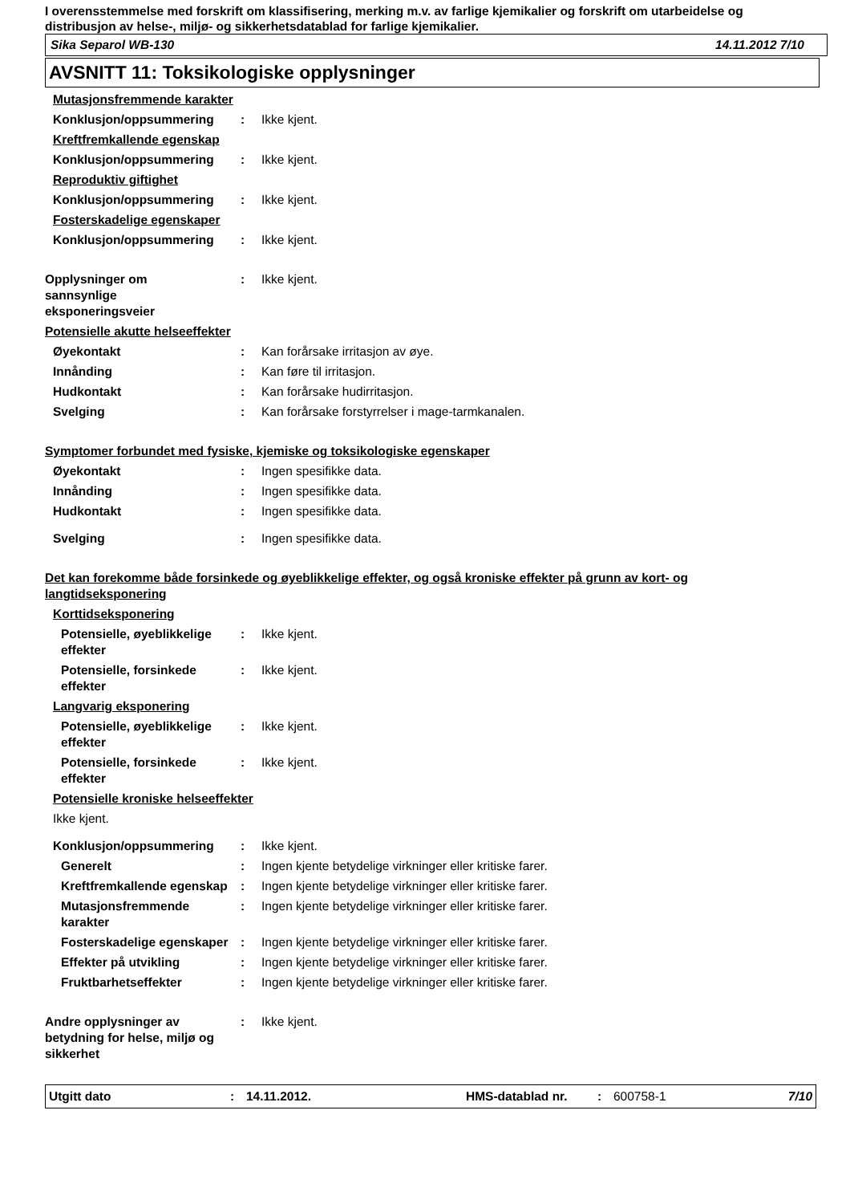I overensstemmelse med forskrift om klassifisering, merking m.v. av farlige kjemikalier og forskrift om utarbeidelse og distribusjon av helse-, miljø- og sikkerhetsdatablad for farlige kjemikalier.
Sika Separol WB-130 14.11.2012 7/10
AVSNITT 11: Toksikologiske opplysninger
Mutasjonsfremmende karakter
Konklusjon/oppsummering : Ikke kjent.
Kreftfremkallende egenskap
Konklusjon/oppsummering : Ikke kjent.
Reproduktiv giftighet
Konklusjon/oppsummering : Ikke kjent.
Fosterskadelige egenskaper
Konklusjon/oppsummering : Ikke kjent.
Opplysninger om
sannsynlige
eksponeringsveier
: Ikke kjent.
Potensielle akutte helseeffekter
Øyekontakt : Kan forårsake irritasjon av øye.
Innånding : Kan føre til irritasjon.
Hudkontakt : Kan forårsake hudirritasjon.
Svelging : Kan forårsake forstyrrelser i mage-tarmkanalen.
Symptomer forbundet med fysiske, kjemiske og toksikologiske egenskaper
Øyekontakt : Ingen spesifikke data.
Innånding : Ingen spesifikke data.
Hudkontakt : Ingen spesifikke data.
Svelging : Ingen spesifikke data.
Det kan forekomme både forsinkede og øyeblikkelige effekter, og også kroniske effekter på grunn av kort- og langtidseksponering
Korttidseksponering
Potensielle, øyeblikkelige effekter
: Ikke kjent.
Potensielle, forsinkede effekter
: Ikke kjent.
Langvarig eksponering
Potensielle, øyeblikkelige effekter
: Ikke kjent.
Potensielle, forsinkede effekter
: Ikke kjent.
Potensielle kroniske helseeffekter
Ikke kjent.
Konklusjon/oppsummering : Ikke kjent.
Generelt : Ingen kjente betydelige virkninger eller kritiske farer.
Kreftfremkallende egenskap
: Ingen kjente betydelige virkninger eller kritiske farer.
Mutasjonsfremmende karakter
: Ingen kjente betydelige virkninger eller kritiske farer.
Fosterskadelige egenskaper
: Ingen kjente betydelige virkninger eller kritiske farer.
Effekter på utvikling : Ingen kjente betydelige virkninger eller kritiske farer.
Fruktbarhetseffekter : Ingen kjente betydelige virkninger eller kritiske farer.
Andre opplysninger av betydning for helse, miljø og sikkerhet
: Ikke kjent.
Utgitt dato: 14.11.2012. HMS-datablad nr.: 600758-1 7/10